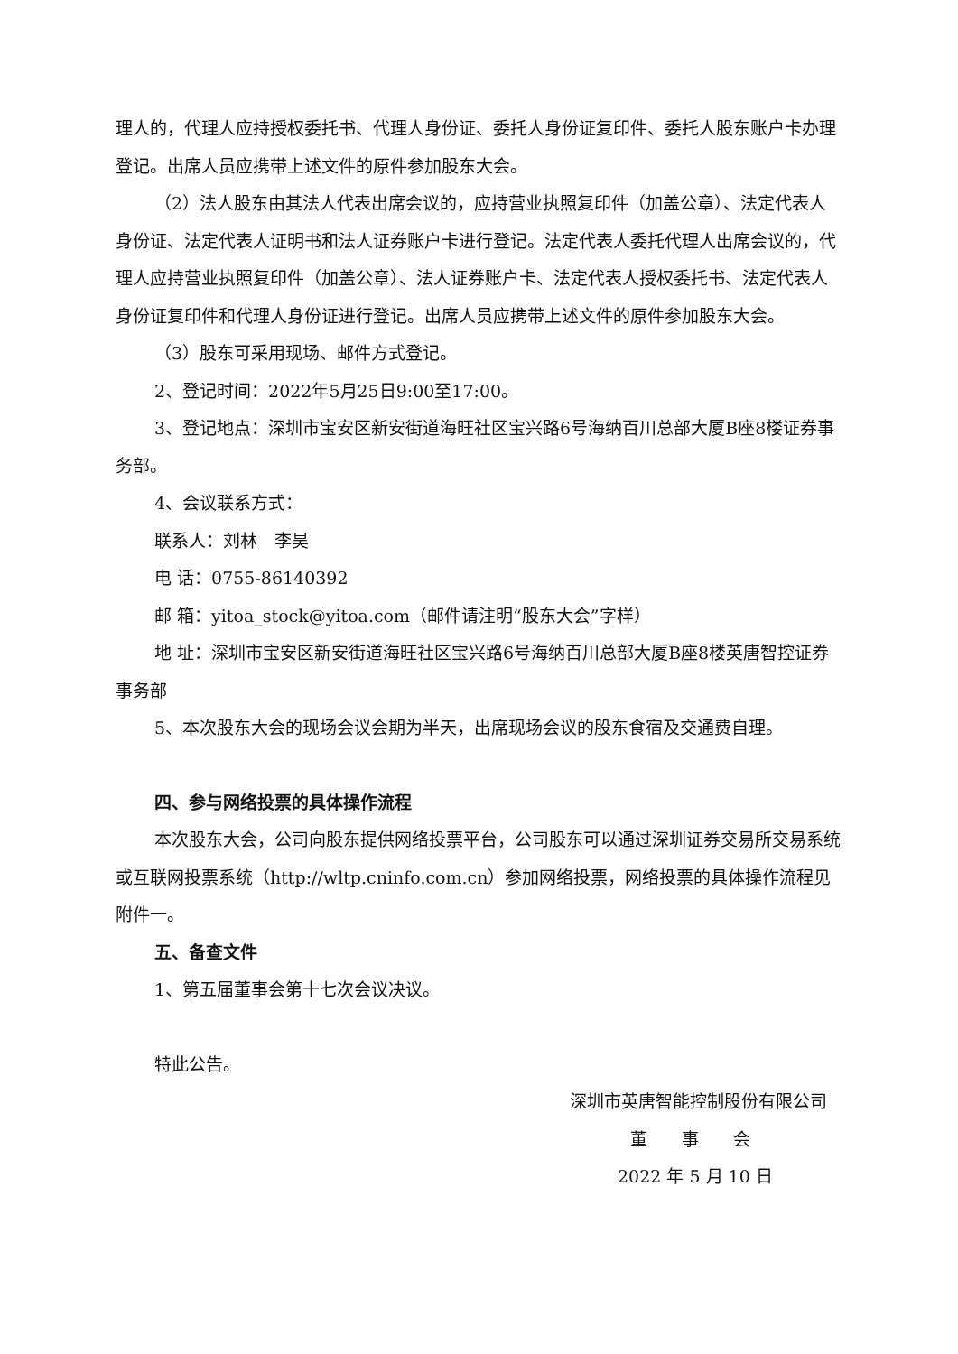理人的，代理人应持授权委托书、代理人身份证、委托人身份证复印件、委托人股东账户卡办理登记。出席人员应携带上述文件的原件参加股东大会。
（2）法人股东由其法人代表出席会议的，应持营业执照复印件（加盖公章）、法定代表人身份证、法定代表人证明书和法人证券账户卡进行登记。法定代表人委托代理人出席会议的，代理人应持营业执照复印件（加盖公章）、法人证券账户卡、法定代表人授权委托书、法定代表人身份证复印件和代理人身份证进行登记。出席人员应携带上述文件的原件参加股东大会。
（3）股东可采用现场、邮件方式登记。
2、登记时间：2022年5月25日9:00至17:00。
3、登记地点：深圳市宝安区新安街道海旺社区宝兴路6号海纳百川总部大厦B座8楼证券事务部。
4、会议联系方式：
联系人：刘林　李昊
电 话：0755-86140392
邮 箱：yitoa_stock@yitoa.com（邮件请注明“股东大会”字样）
地 址：深圳市宝安区新安街道海旺社区宝兴路6号海纳百川总部大厦B座8楼英唐智控证券事务部
5、本次股东大会的现场会议会期为半天，出席现场会议的股东食宿及交通费自理。
四、参与网络投票的具体操作流程
本次股东大会，公司向股东提供网络投票平台，公司股东可以通过深圳证券交易所交易系统或互联网投票系统（http://wltp.cninfo.com.cn）参加网络投票，网络投票的具体操作流程见附件一。
五、备查文件
1、第五届董事会第十七次会议决议。
特此公告。
深圳市英唐智能控制股份有限公司
董　　事　　会
2022 年 5 月 10 日